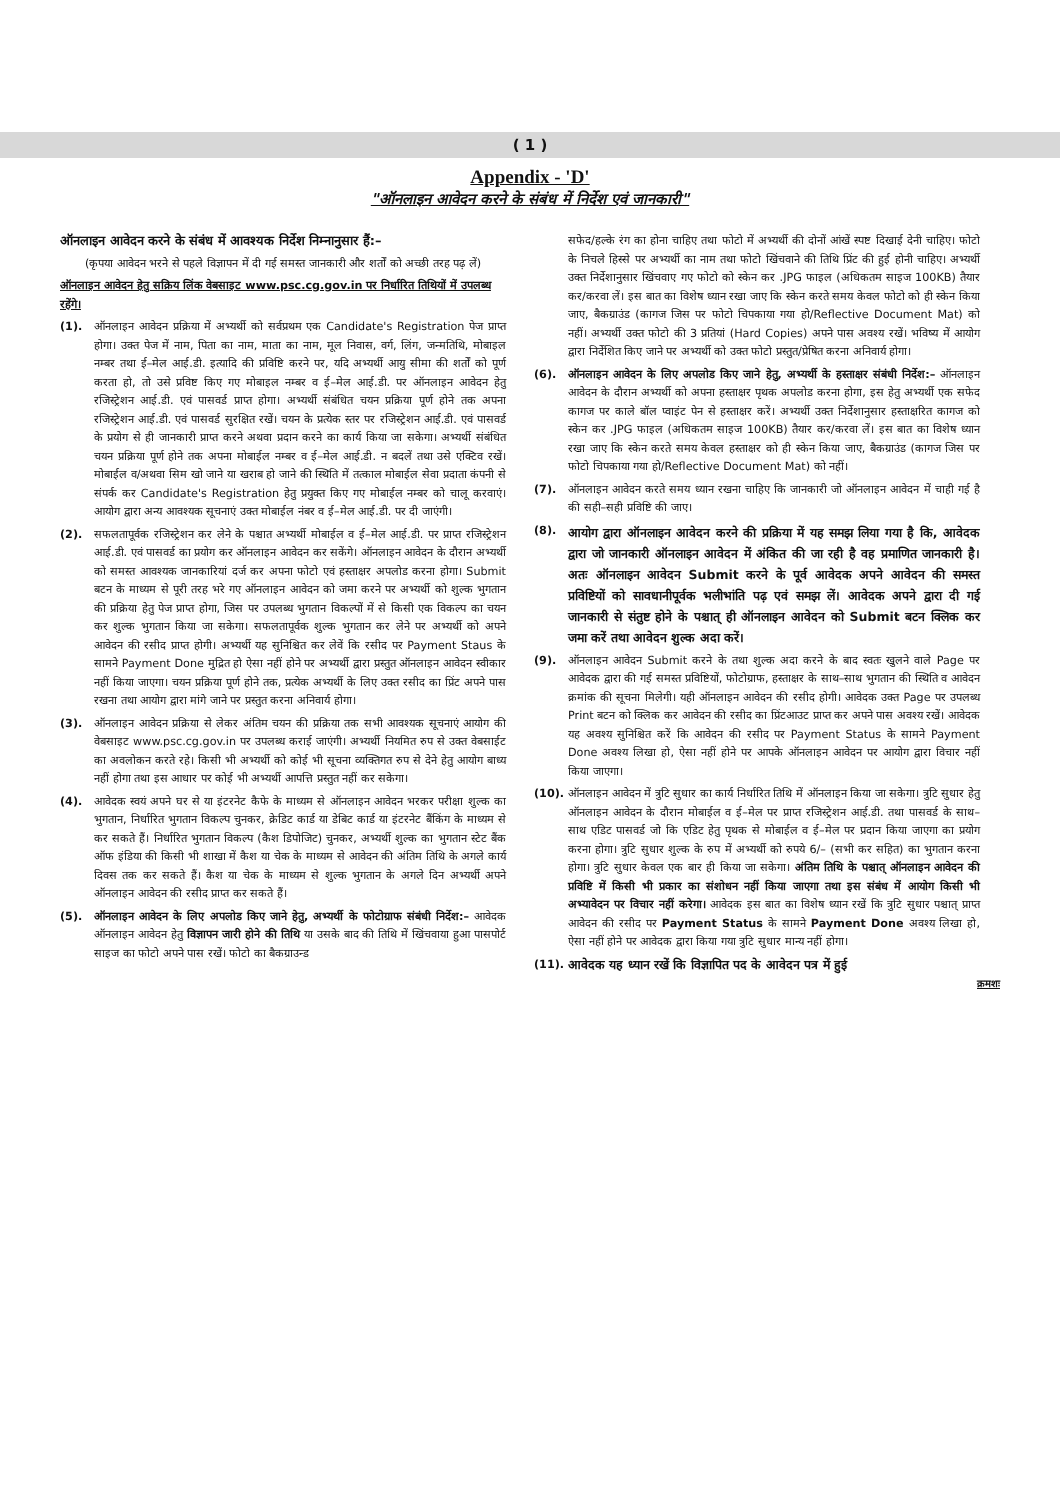( 1 )
Appendix - 'D'
"ऑनलाइन आवेदन करने के संबंध में निर्देश एवं जानकारी"
ऑनलाइन आवेदन करने के संबंध में आवश्यक निर्देश निम्नानुसार हैं:–
(कृपया आवेदन भरने से पहले विज्ञापन में दी गई समस्त जानकारी और शर्तों को अच्छी तरह पढ़ लें)
ऑनलाइन आवेदन हेतु सक्रिय लिंक वेबसाइट www.psc.cg.gov.in पर निर्धारित तिथियों में उपलब्ध रहेंगे।
(1). ऑनलाइन आवेदन प्रक्रिया में अभ्यर्थी को सर्वप्रथम एक Candidate's Registration पेज प्राप्त होगा। उक्त पेज में नाम, पिता का नाम, माता का नाम, मूल निवास, वर्ग, लिंग, जन्मतिथि, मोबाइल नम्बर तथा ई–मेल आई.डी. इत्यादि की प्रविष्टि करने पर, यदि अभ्यर्थी आयु सीमा की शर्तों को पूर्ण करता हो, तो उसे प्रविष्ट किए गए मोबाइल नम्बर व ई–मेल आई.डी. पर ऑनलाइन आवेदन हेतु रजिस्ट्रेशन आई.डी. एवं पासवर्ड प्राप्त होगा। अभ्यर्थी संबंधित चयन प्रक्रिया पूर्ण होने तक अपना रजिस्ट्रेशन आई.डी. एवं पासवर्ड सुरक्षित रखें। चयन के प्रत्येक स्तर पर रजिस्ट्रेशन आई.डी. एवं पासवर्ड के प्रयोग से ही जानकारी प्राप्त करने अथवा प्रदान करने का कार्य किया जा सकेगा। अभ्यर्थी संबंधित चयन प्रक्रिया पूर्ण होने तक अपना मोबाईल नम्बर व ई–मेल आई.डी. न बदलें तथा उसे एक्टिव रखें। मोबाईल व/अथवा सिम खो जाने या खराब हो जाने की स्थिति में तत्काल मोबाईल सेवा प्रदाता कंपनी से संपर्क कर Candidate's Registration हेतु प्रयुक्त किए गए मोबाईल नम्बर को चालू करवाएं। आयोग द्वारा अन्य आवश्यक सूचनाएं उक्त मोबाईल नंबर व ई–मेल आई.डी. पर दी जाएंगी।
(2). सफलतापूर्वक रजिस्ट्रेशन कर लेने के पश्चात अभ्यर्थी मोबाईल व ई–मेल आई.डी. पर प्राप्त रजिस्ट्रेशन आई.डी. एवं पासवर्ड का प्रयोग कर ऑनलाइन आवेदन कर सकेंगे। ऑनलाइन आवेदन के दौरान अभ्यर्थी को समस्त आवश्यक जानकारियां दर्ज कर अपना फोटो एवं हस्ताक्षर अपलोड करना होगा। Submit बटन के माध्यम से पूरी तरह भरे गए ऑनलाइन आवेदन को जमा करने पर अभ्यर्थी को शुल्क भुगतान की प्रक्रिया हेतु पेज प्राप्त होगा, जिस पर उपलब्ध भुगतान विकल्पों में से किसी एक विकल्प का चयन कर शुल्क भुगतान किया जा सकेगा। सफलतापूर्वक शुल्क भुगतान कर लेने पर अभ्यर्थी को अपने आवेदन की रसीद प्राप्त होगी। अभ्यर्थी यह सुनिश्चित कर लेवें कि रसीद पर Payment Staus के सामने Payment Done मुद्रित हो ऐसा नहीं होने पर अभ्यर्थी द्वारा प्रस्तुत ऑनलाइन आवेदन स्वीकार नहीं किया जाएगा। चयन प्रक्रिया पूर्ण होने तक, प्रत्येक अभ्यर्थी के लिए उक्त रसीद का प्रिंट अपने पास रखना तथा आयोग द्वारा मांगे जाने पर प्रस्तुत करना अनिवार्य होगा।
(3). ऑनलाइन आवेदन प्रक्रिया से लेकर अंतिम चयन की प्रक्रिया तक सभी आवश्यक सूचनाएं आयोग की वेबसाइट www.psc.cg.gov.in पर उपलब्ध कराई जाएंगी। अभ्यर्थी नियमित रुप से उक्त वेबसाईट का अवलोकन करते रहे। किसी भी अभ्यर्थी को कोई भी सूचना व्यक्तिगत रुप से देने हेतु आयोग बाध्य नहीं होगा तथा इस आधार पर कोई भी अभ्यर्थी आपत्ति प्रस्तुत नहीं कर सकेगा।
(4). आवेदक स्वयं अपने घर से या इंटरनेट कैफे के माध्यम से ऑनलाइन आवेदन भरकर परीक्षा शुल्क का भुगतान, निर्धारित भुगतान विकल्प चुनकर, क्रेडिट कार्ड या डेबिट कार्ड या इंटरनेट बैंकिंग के माध्यम से कर सकते हैं। निर्धारित भुगतान विकल्प (कैश डिपोजिट) चुनकर, अभ्यर्थी शुल्क का भुगतान स्टेट बैंक ऑफ इंडिया की किसी भी शाखा में कैश या चेक के माध्यम से आवेदन की अंतिम तिथि के अगले कार्य दिवस तक कर सकते हैं। कैश या चेक के माध्यम से शुल्क भुगतान के अगले दिन अभ्यर्थी अपने ऑनलाइन आवेदन की रसीद प्राप्त कर सकते हैं।
(5). ऑनलाइन आवेदन के लिए अपलोड किए जाने हेतु, अभ्यर्थी के फोटोग्राफ संबंधी निर्देश:– आवेदक ऑनलाइन आवेदन हेतु विज्ञापन जारी होने की तिथि या उसके बाद की तिथि में खिंचवाया हुआ पासपोर्ट साइज का फोटो अपने पास रखें। फोटो का बैकग्राउन्ड
सफेद/हल्के रंग का होना चाहिए तथा फोटो में अभ्यर्थी की दोनों आंखें स्पष्ट दिखाई देनी चाहिए। फोटो के निचले हिस्से पर अभ्यर्थी का नाम तथा फोटो खिंचवाने की तिथि प्रिंट की हुई होनी चाहिए। अभ्यर्थी उक्त निर्देशानुसार खिंचवाए गए फोटो को स्केन कर .JPG फाइल (अधिकतम साइज 100KB) तैयार कर/करवा लें। इस बात का विशेष ध्यान रखा जाए कि स्केन करते समय केवल फोटो को ही स्केन किया जाए, बैकग्राउंड (कागज जिस पर फोटो चिपकाया गया हो/Reflective Document Mat) को नहीं। अभ्यर्थी उक्त फोटो की 3 प्रतियां (Hard Copies) अपने पास अवश्य रखें। भविष्य में आयोग द्वारा निर्देशित किए जाने पर अभ्यर्थी को उक्त फोटो प्रस्तुत/प्रेषित करना अनिवार्य होगा।
(6). ऑनलाइन आवेदन के लिए अपलोड किए जाने हेतु, अभ्यर्थी के हस्ताक्षर संबंधी निर्देश:– ऑनलाइन आवेदन के दौरान अभ्यर्थी को अपना हस्ताक्षर पृथक अपलोड करना होगा, इस हेतु अभ्यर्थी एक सफेद कागज पर काले बॉल प्वाइंट पेन से हस्ताक्षर करें। अभ्यर्थी उक्त निर्देशानुसार हस्ताक्षरित कागज को स्केन कर .JPG फाइल (अधिकतम साइज 100KB) तैयार कर/करवा लें। इस बात का विशेष ध्यान रखा जाए कि स्केन करते समय केवल हस्ताक्षर को ही स्केन किया जाए, बैकग्राउंड (कागज जिस पर फोटो चिपकाया गया हो/Reflective Document Mat) को नहीं।
(7). ऑनलाइन आवेदन करते समय ध्यान रखना चाहिए कि जानकारी जो ऑनलाइन आवेदन में चाही गई है की सही–सही प्रविष्टि की जाए।
(8).
आयोग द्वारा ऑनलाइन आवेदन करने की प्रक्रिया में यह समझ लिया गया है कि, आवेदक द्वारा जो जानकारी ऑनलाइन आवेदन में अंकित की जा रही है वह प्रमाणित जानकारी है। अतः ऑनलाइन आवेदन Submit करने के पूर्व आवेदक अपने आवेदन की समस्त प्रविष्टियों को सावधानीपूर्वक भलीभांति पढ़ एवं समझ लें। आवेदक अपने द्वारा दी गई जानकारी से संतुष्ट होने के पश्चात् ही ऑनलाइन आवेदन को Submit बटन क्लिक कर जमा करें तथा आवेदन शुल्क अदा करें।
(9). ऑनलाइन आवेदन Submit करने के तथा शुल्क अदा करने के बाद स्वतः खुलने वाले Page पर आवेदक द्वारा की गई समस्त प्रविष्टियों, फोटोग्राफ, हस्ताक्षर के साथ–साथ भुगतान की स्थिति व आवेदन क्रमांक की सूचना मिलेगी। यही ऑनलाइन आवेदन की रसीद होगी। आवेदक उक्त Page पर उपलब्ध Print बटन को क्लिक कर आवेदन की रसीद का प्रिंटआउट प्राप्त कर अपने पास अवश्य रखें। आवेदक यह अवश्य सुनिश्चित करें कि आवेदन की रसीद पर Payment Status के सामने Payment Done अवश्य लिखा हो, ऐसा नहीं होने पर आपके ऑनलाइन आवेदन पर आयोग द्वारा विचार नहीं किया जाएगा।
(10). ऑनलाइन आवेदन में त्रुटि सुधार का कार्य निर्धारित तिथि में ऑनलाइन किया जा सकेगा। त्रुटि सुधार हेतु ऑनलाइन आवेदन के दौरान मोबाईल व ई–मेल पर प्राप्त रजिस्ट्रेशन आई.डी. तथा पासवर्ड के साथ–साथ एडिट पासवर्ड जो कि एडिट हेतु पृथक से मोबाईल व ई–मेल पर प्रदान किया जाएगा का प्रयोग करना होगा। त्रुटि सुधार शुल्क के रुप में अभ्यर्थी को रुपये 6/– (सभी कर सहित) का भुगतान करना होगा। त्रुटि सुधार केवल एक बार ही किया जा सकेगा। अंतिम तिथि के पश्चात् ऑनलाइन आवेदन की प्रविष्टि में किसी भी प्रकार का संशोधन नहीं किया जाएगा तथा इस संबंध में आयोग किसी भी अभ्यावेदन पर विचार नहीं करेगा। आवेदक इस बात का विशेष ध्यान रखें कि त्रुटि सुधार पश्चात् प्राप्त आवेदन की रसीद पर Payment Status के सामने Payment Done अवश्य लिखा हो, ऐसा नहीं होने पर आवेदक द्वारा किया गया त्रुटि सुधार मान्य नहीं होगा।
(11). आवेदक यह ध्यान रखें कि विज्ञापित पद के आवेदन पत्र में हुई
क्रमशः